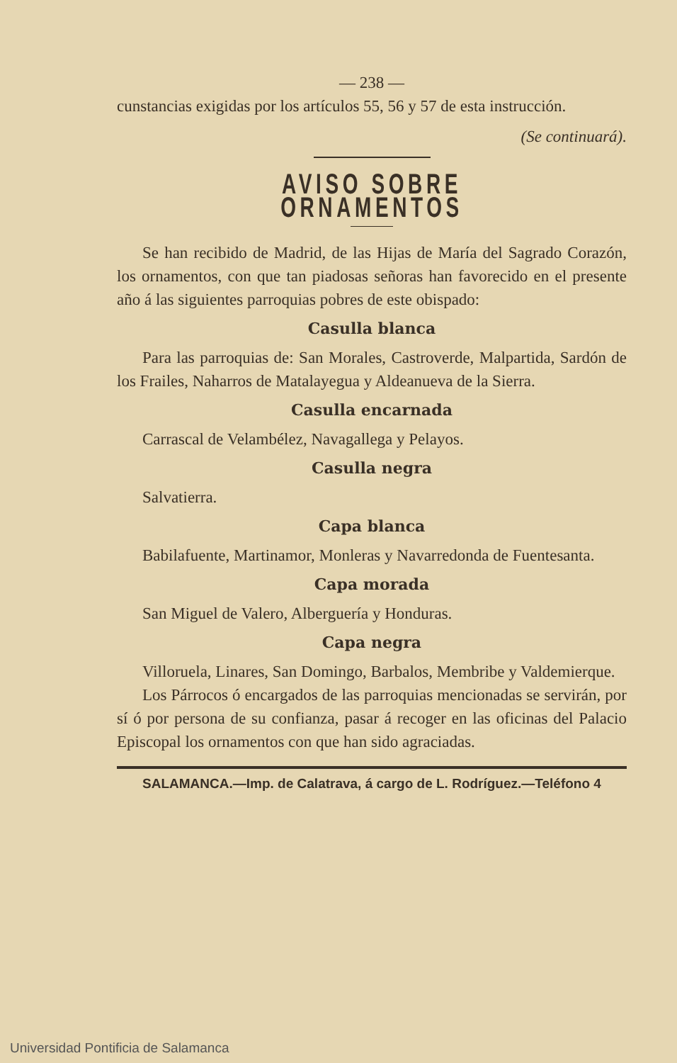— 238 —
cunstancias exigidas por los artículos 55, 56 y 57 de esta instrucción.
(Se continuará).
AVISO SOBRE ORNAMENTOS
Se han recibido de Madrid, de las Hijas de María del Sagrado Corazón, los ornamentos, con que tan piadosas señoras han favorecido en el presente año á las siguientes parroquias pobres de este obispado:
Casulla blanca
Para las parroquias de: San Morales, Castroverde, Malpartida, Sardón de los Frailes, Naharros de Matalayegua y Aldeanueva de la Sierra.
Casulla encarnada
Carrascal de Velambélez, Navagallega y Pelayos.
Casulla negra
Salvatierra.
Capa blanca
Babilafuente, Martinamor, Monleras y Navarredonda de Fuentesanta.
Capa morada
San Miguel de Valero, Alberguería y Honduras.
Capa negra
Villoruela, Linares, San Domingo, Barbalos, Membribe y Valdemierque.
Los Párrocos ó encargados de las parroquias mencionadas se servirán, por sí ó por persona de su confianza, pasar á recoger en las oficinas del Palacio Episcopal los ornamentos con que han sido agraciadas.
SALAMANCA.—Imp. de Calatrava, á cargo de L. Rodríguez.—Teléfono 4
Universidad Pontificia de Salamanca